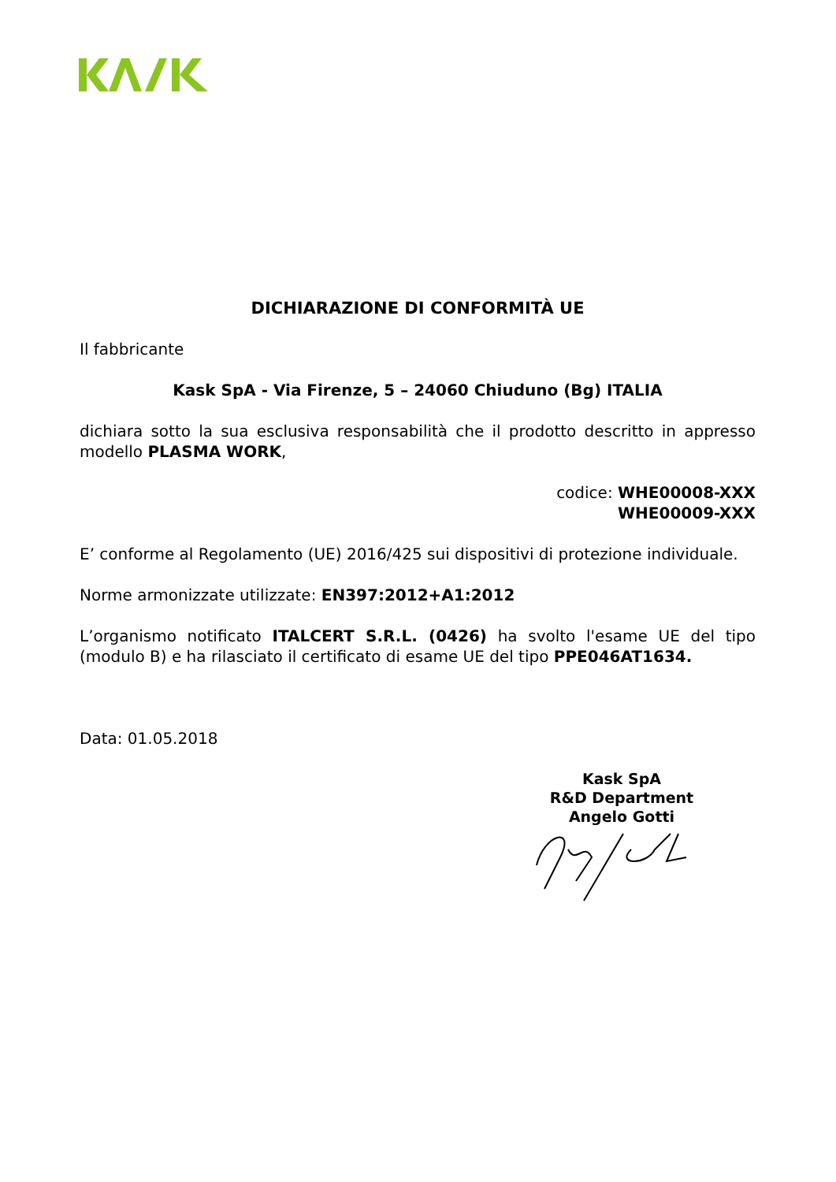DICHIARAZIONE DI CONFORMITÀ UE
Il fabbricante
Kask SpA - Via Firenze, 5 – 24060 Chiuduno (Bg) ITALIA
dichiara sotto la sua esclusiva responsabilità che il prodotto descritto in appresso modello PLASMA WORK,
codice: WHE00008-XXX
WHE00009-XXX
E’ conforme al Regolamento (UE) 2016/425 sui dispositivi di protezione individuale.
Norme armonizzate utilizzate: EN397:2012+A1:2012
L’organismo notificato ITALCERT S.R.L. (0426) ha svolto l'esame UE del tipo (modulo B) e ha rilasciato il certificato di esame UE del tipo PPE046AT1634.
Data: 01.05.2018
Kask SpA
R&D Department
Angelo Gotti